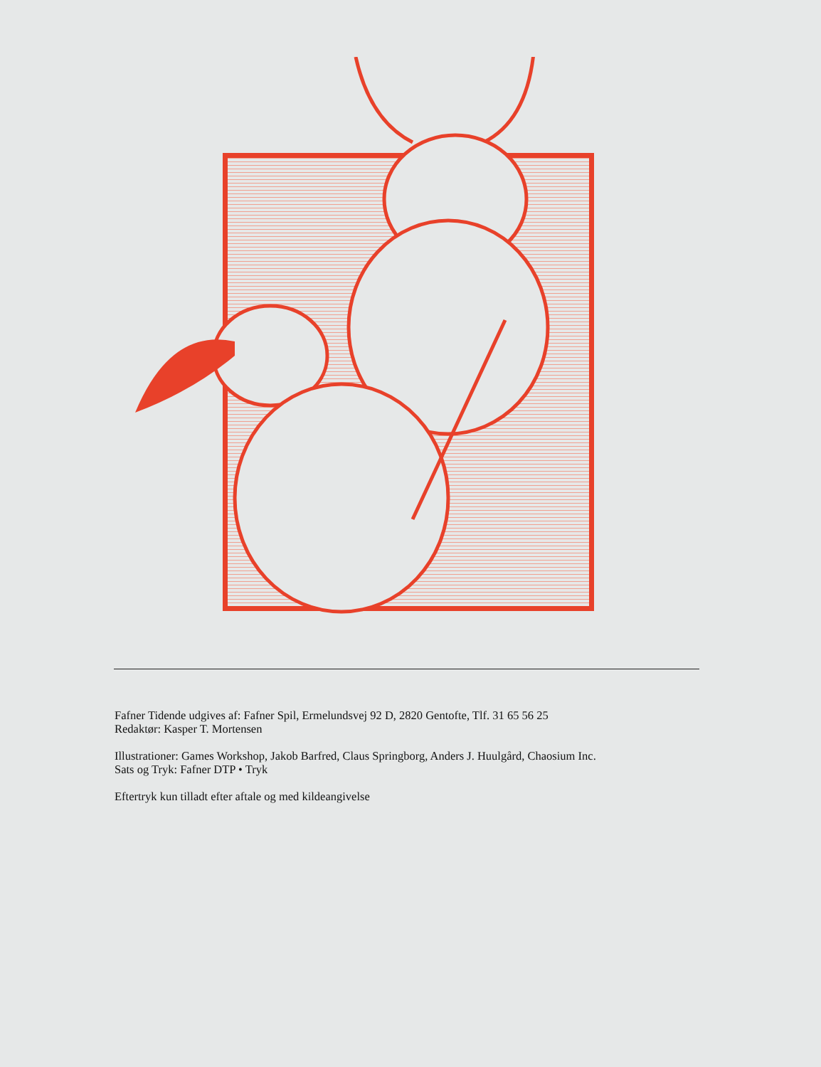Fafner Tidende udgives af: Fafner Spil, Ermelundsvej 92 D, 2820 Gentofte, Tlf. 31 65 56 25
Redaktør: Kasper T. Mortensen
Illustrationer: Games Workshop, Jakob Barfred, Claus Springborg, Anders J. Huulgård, Chaosium Inc.
Sats og Tryk: Fafner DTP • Tryk
Eftertryk kun tilladt efter aftale og med kildeangivelse